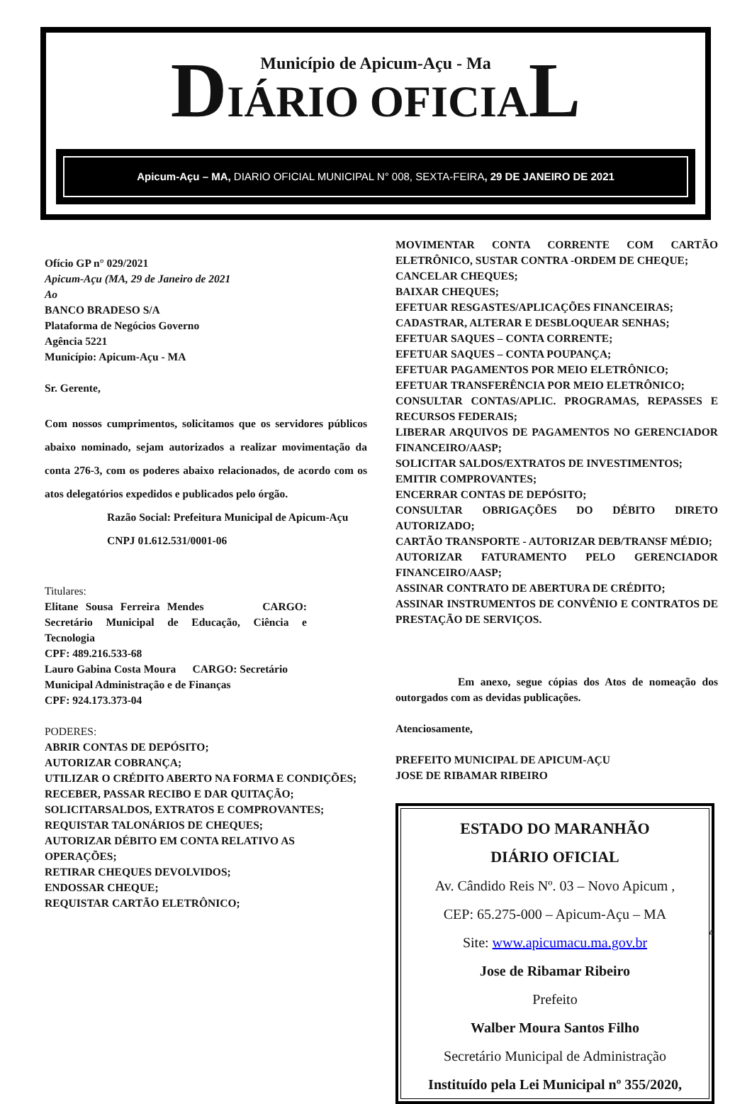Município de Apicum-Açu - Ma
DIÁRIO OFICIAL
Apicum-Açu – MA, DIARIO OFICIAL MUNICIPAL N° 008, SEXTA-FEIRA, 29 DE JANEIRO DE 2021
Ofício GP n° 029/2021
Apicum-Açu (MA, 29 de Janeiro de 2021
Ao
BANCO BRADESO S/A
Plataforma de Negócios Governo
Agência 5221
Município: Apicum-Açu - MA
Sr. Gerente,
Com nossos cumprimentos, solicitamos que os servidores públicos abaixo nominado, sejam autorizados a realizar movimentação da conta 276-3, com os poderes abaixo relacionados, de acordo com os atos delegatórios expedidos e publicados pelo órgão.
Razão Social: Prefeitura Municipal de Apicum-Açu
CNPJ 01.612.531/0001-06
Titulares:
Elitane Sousa Ferreira Mendes CARGO: Secretário Municipal de Educação, Ciência e Tecnologia
CPF: 489.216.533-68
Lauro Gabina Costa Moura CARGO: Secretário Municipal Administração e de Finanças
CPF: 924.173.373-04
PODERES:
ABRIR CONTAS DE DEPÓSITO;
AUTORIZAR COBRANÇA;
UTILIZAR O CRÉDITO ABERTO NA FORMA E CONDIÇÕES;
RECEBER, PASSAR RECIBO E DAR QUITAÇÃO;
SOLICITARSALDOS, EXTRATOS E COMPROVANTES;
REQUISTAR TALONÁRIOS DE CHEQUES;
AUTORIZAR DÉBITO EM CONTA RELATIVO AS OPERAÇÕES;
RETIRAR CHEQUES DEVOLVIDOS;
ENDOSSAR CHEQUE;
REQUISTAR CARTÃO ELETRÔNICO;
MOVIMENTAR CONTA CORRENTE COM CARTÃO ELETRÔNICO, SUSTAR CONTRA -ORDEM DE CHEQUE;
CANCELAR CHEQUES;
BAIXAR CHEQUES;
EFETUAR RESGASTES/APLICAÇÕES FINANCEIRAS;
CADASTRAR, ALTERAR E DESBLOQUEAR SENHAS;
EFETUAR SAQUES – CONTA CORRENTE;
EFETUAR SAQUES – CONTA POUPANÇA;
EFETUAR PAGAMENTOS POR MEIO ELETRÔNICO;
EFETUAR TRANSFERÊNCIA POR MEIO ELETRÔNICO;
CONSULTAR CONTAS/APLIC. PROGRAMAS, REPASSES E RECURSOS FEDERAIS;
LIBERAR ARQUIVOS DE PAGAMENTOS NO GERENCIADOR FINANCEIRO/AASP;
SOLICITAR SALDOS/EXTRATOS DE INVESTIMENTOS;
EMITIR COMPROVANTES;
ENCERRAR CONTAS DE DEPÓSITO;
CONSULTAR OBRIGAÇÕES DO DÉBITO DIRETO AUTORIZADO;
CARTÃO TRANSPORTE - AUTORIZAR DEB/TRANSF MÉDIO;
AUTORIZAR FATURAMENTO PELO GERENCIADOR FINANCEIRO/AASP;
ASSINAR CONTRATO DE ABERTURA DE CRÉDITO;
ASSINAR INSTRUMENTOS DE CONVÊNIO E CONTRATOS DE PRESTAÇÃO DE SERVIÇOS.
Em anexo, segue cópias dos Atos de nomeação dos outorgados com as devidas publicações.
Atenciosamente,
PREFEITO MUNICIPAL DE APICUM-AÇU
JOSE DE RIBAMAR RIBEIRO
ESTADO DO MARANHÃO
DIÁRIO OFICIAL
Av. Cândido Reis Nº. 03 – Novo Apicum ,
CEP: 65.275-000 – Apicum-Açu – MA
Site: www.apicumacu.ma.gov.br
Jose de Ribamar Ribeiro
Prefeito
Walber Moura Santos Filho
Secretário Municipal de Administração
Instituído pela Lei Municipal nº 355/2020,
4